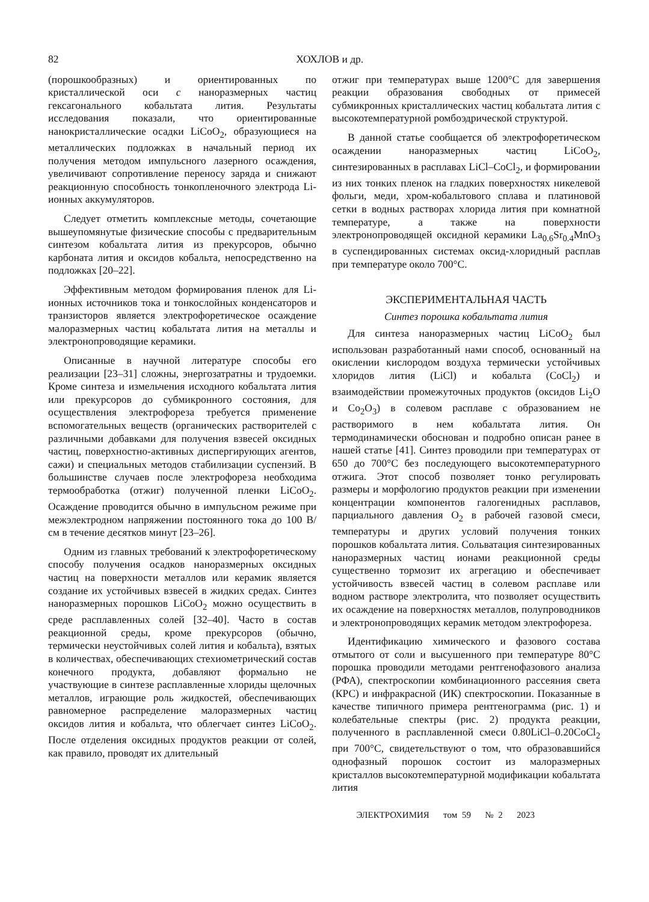82 ХОХЛОВ и др.
(порошкообразных) и ориентированных по кристаллической оси c наноразмерных частиц гексагонального кобальтата лития. Результаты исследования показали, что ориентированные нанокристаллические осадки LiCoO<sub>2</sub>, образующиеся на металлических подложках в начальный период их получения методом импульсного лазерного осаждения, увеличивают сопротивление переносу заряда и снижают реакционную способность тонкопленочного электрода Li-ионных аккумуляторов.
Следует отметить комплексные методы, сочетающие вышеупомянутые физические способы с предварительным синтезом кобальтата лития из прекурсоров, обычно карбоната лития и оксидов кобальта, непосредственно на подложках [20–22].
Эффективным методом формирования пленок для Li-ионных источников тока и тонкослойных конденсаторов и транзисторов является электрофоретическое осаждение малоразмерных частиц кобальтата лития на металлы и электронопроводящие керамики.
Описанные в научной литературе способы его реализации [23–31] сложны, энергозатратны и трудоемки. Кроме синтеза и измельчения исходного кобальтата лития или прекурсоров до субмикронного состояния, для осуществления электрофореза требуется применение вспомогательных веществ (органических растворителей с различными добавками для получения взвесей оксидных частиц, поверхностно-активных диспергирующих агентов, сажи) и специальных методов стабилизации суспензий. В большинстве случаев после электрофореза необходима термообработка (отжиг) полученной пленки LiCoO<sub>2</sub>. Осаждение проводится обычно в импульсном режиме при межэлектродном напряжении постоянного тока до 100 В/см в течение десятков минут [23–26].
Одним из главных требований к электрофоретическому способу получения осадков наноразмерных оксидных частиц на поверхности металлов или керамик является создание их устойчивых взвесей в жидких средах. Синтез наноразмерных порошков LiCoO<sub>2</sub> можно осуществить в среде расплавленных солей [32–40]. Часто в состав реакционной среды, кроме прекурсоров (обычно, термически неустойчивых солей лития и кобальта), взятых в количествах, обеспечивающих стехиометрический состав конечного продукта, добавляют формально не участвующие в синтезе расплавленные хлориды щелочных металлов, играющие роль жидкостей, обеспечивающих равномерное распределение малоразмерных частиц оксидов лития и кобальта, что облегчает синтез LiCoO<sub>2</sub>. После отделения оксидных продуктов реакции от солей, как правило, проводят их длительный
отжиг при температурах выше 1200°C для завершения реакции образования свободных от примесей субмикронных кристаллических частиц кобальтата лития с высокотемпературной ромбоэдрической структурой.
В данной статье сообщается об электрофоретическом осаждении наноразмерных частиц LiCoO<sub>2</sub>, синтезированных в расплавах LiCl–CoCl<sub>2</sub>, и формировании из них тонких пленок на гладких поверхностях никелевой фольги, меди, хром-кобальтового сплава и платиновой сетки в водных растворах хлорида лития при комнатной температуре, а также на поверхности электронопроводящей оксидной керамики La<sub>0.6</sub>Sr<sub>0.4</sub>MnO<sub>3</sub> в суспендированных системах оксид-хлоридный расплав при температуре около 700°C.
ЭКСПЕРИМЕНТАЛЬНАЯ ЧАСТЬ
Синтез порошка кобальтата лития
Для синтеза наноразмерных частиц LiCoO<sub>2</sub> был использован разработанный нами способ, основанный на окислении кислородом воздуха термически устойчивых хлоридов лития (LiCl) и кобальта (CoCl<sub>2</sub>) и взаимодействии промежуточных продуктов (оксидов Li<sub>2</sub>O и Co<sub>2</sub>O<sub>3</sub>) в солевом расплаве с образованием не растворимого в нем кобальтата лития. Он термодинамически обоснован и подробно описан ранее в нашей статье [41]. Синтез проводили при температурах от 650 до 700°C без последующего высокотемпературного отжига. Этот способ позволяет тонко регулировать размеры и морфологию продуктов реакции при изменении концентрации компонентов галогенидных расплавов, парциального давления O<sub>2</sub> в рабочей газовой смеси, температуры и других условий получения тонких порошков кобальтата лития. Сольватация синтезированных наноразмерных частиц ионами реакционной среды существенно тормозит их агрегацию и обеспечивает устойчивость взвесей частиц в солевом расплаве или водном растворе электролита, что позволяет осуществить их осаждение на поверхностях металлов, полупроводников и электронопроводящих керамик методом электрофореза.
Идентификацию химического и фазового состава отмытого от соли и высушенного при температуре 80°C порошка проводили методами рентгенофазового анализа (РФА), спектроскопии комбинационного рассеяния света (КРС) и инфракрасной (ИК) спектроскопии. Показанные в качестве типичного примера рентгенограмма (рис. 1) и колебательные спектры (рис. 2) продукта реакции, полученного в расплавленной смеси 0.80LiCl–0.20CoCl<sub>2</sub> при 700°C, свидетельствуют о том, что образовавшийся однофазный порошок состоит из малоразмерных кристаллов высокотемпературной модификации кобальтата лития
ЭЛЕКТРОХИМИЯ том 59 № 2 2023